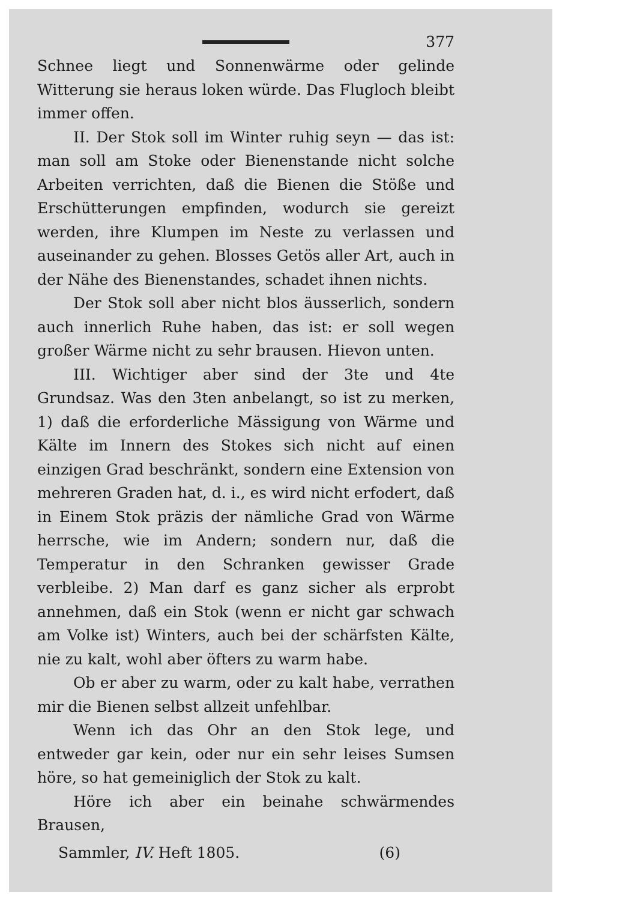377
Schnee liegt und Sonnenwärme oder gelinde Witterung sie heraus loken würde. Das Flugloch bleibt immer offen.
II. Der Stok soll im Winter ruhig seyn — das ist: man soll am Stoke oder Bienenstande nicht solche Arbeiten verrichten, daß die Bienen die Stöße und Erschütterungen empfinden, wodurch sie gereizt werden, ihre Klumpen im Neste zu verlassen und auseinander zu gehen. Blosses Getös aller Art, auch in der Nähe des Bienenstandes, schadet ihnen nichts.
Der Stok soll aber nicht blos äusserlich, sondern auch innerlich Ruhe haben, das ist: er soll wegen großer Wärme nicht zu sehr brausen. Hievon unten.
III. Wichtiger aber sind der 3te und 4te Grundsaz. Was den 3ten anbelangt, so ist zu merken, 1) daß die erforderliche Mässigung von Wärme und Kälte im Innern des Stokes sich nicht auf einen einzigen Grad beschränkt, sondern eine Extension von mehreren Graden hat, d. i., es wird nicht erfodert, daß in Einem Stok präzis der nämliche Grad von Wärme herrsche, wie im Andern; sondern nur, daß die Temperatur in den Schranken gewisser Grade verbleibe. 2) Man darf es ganz sicher als erprobt annehmen, daß ein Stok (wenn er nicht gar schwach am Volke ist) Winters, auch bei der schärfsten Kälte, nie zu kalt, wohl aber öfters zu warm habe.
Ob er aber zu warm, oder zu kalt habe, verrathen mir die Bienen selbst allzeit unfehlbar.
Wenn ich das Ohr an den Stok lege, und entweder gar kein, oder nur ein sehr leises Sumsen höre, so hat gemeiniglich der Stok zu kalt.
Höre ich aber ein beinahe schwärmendes Brausen,
Sammler, IV. Heft 1805. (6)